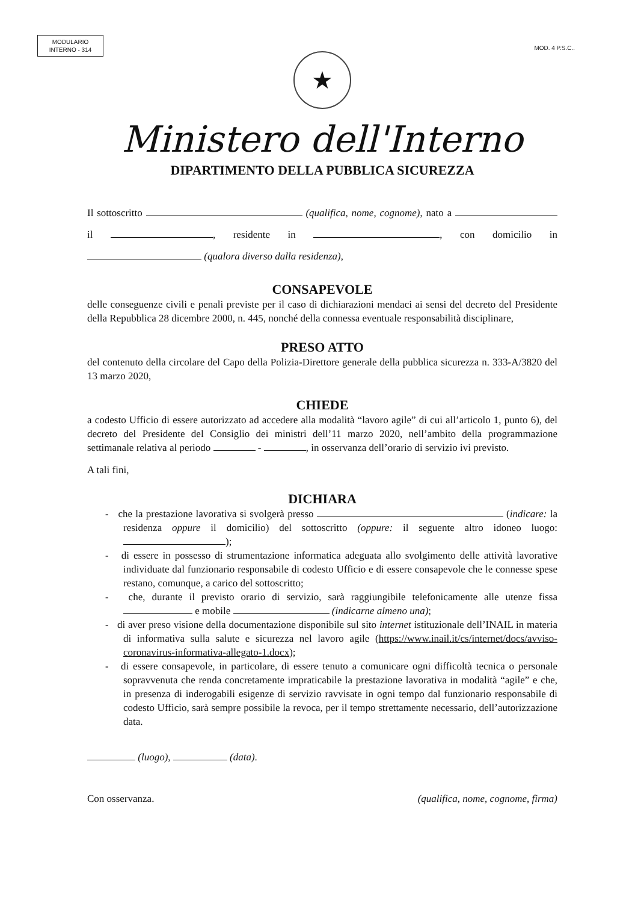MODULARIO
INTERNO - 314
MOD. 4 P.S.C..
★
Ministero dell'Interno
DIPARTIMENTO DELLA PUBBLICA SICUREZZA
Il sottoscritto (qualifica, nome, cognome), nato a il , residente in , con domicilio in (qualora diverso dalla residenza),
CONSAPEVOLE
delle conseguenze civili e penali previste per il caso di dichiarazioni mendaci ai sensi del decreto del Presidente della Repubblica 28 dicembre 2000, n. 445, nonché della connessa eventuale responsabilità disciplinare,
PRESO ATTO
del contenuto della circolare del Capo della Polizia-Direttore generale della pubblica sicurezza n. 333-A/3820 del 13 marzo 2020,
CHIEDE
a codesto Ufficio di essere autorizzato ad accedere alla modalità “lavoro agile” di cui all’articolo 1, punto 6), del decreto del Presidente del Consiglio dei ministri dell’11 marzo 2020, nell’ambito della programmazione settimanale relativa al periodo - , in osservanza dell’orario di servizio ivi previsto.
A tali fini,
DICHIARA
- che la prestazione lavorativa si svolgerà presso (indicare: la residenza oppure il domicilio) del sottoscritto (oppure: il seguente altro idoneo luogo: );
- di essere in possesso di strumentazione informatica adeguata allo svolgimento delle attività lavorative individuate dal funzionario responsabile di codesto Ufficio e di essere consapevole che le connesse spese restano, comunque, a carico del sottoscritto;
- che, durante il previsto orario di servizio, sarà raggiungibile telefonicamente alle utenze fissa e mobile (indicarne almeno una);
- di aver preso visione della documentazione disponibile sul sito internet istituzionale dell’INAIL in materia di informativa sulla salute e sicurezza nel lavoro agile (https://www.inail.it/cs/internet/docs/avviso-coronavirus-informativa-allegato-1.docx);
- di essere consapevole, in particolare, di essere tenuto a comunicare ogni difficoltà tecnica o personale sopravvenuta che renda concretamente impraticabile la prestazione lavorativa in modalità “agile” e che, in presenza di inderogabili esigenze di servizio ravvisate in ogni tempo dal funzionario responsabile di codesto Ufficio, sarà sempre possibile la revoca, per il tempo strettamente necessario, dell’autorizzazione data.
(luogo), (data).
Con osservanza. (qualifica, nome, cognome, firma)